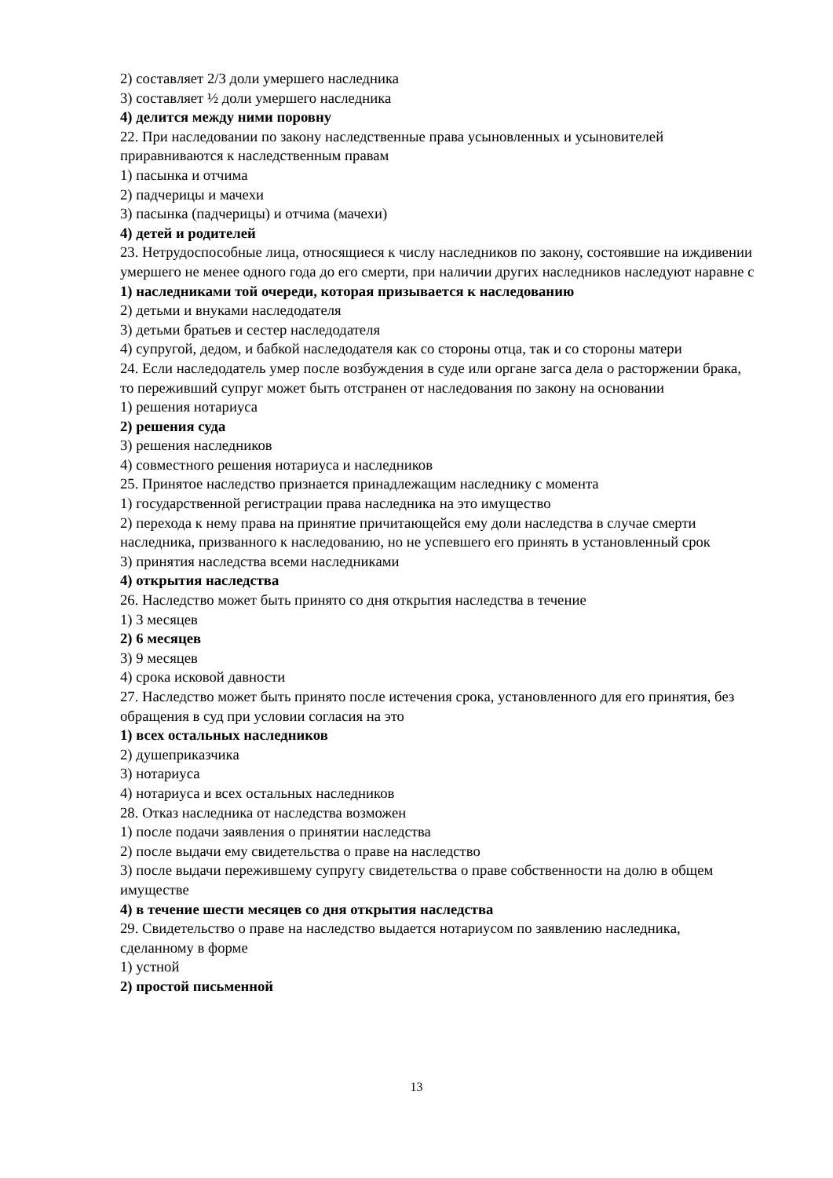2) составляет 2/3 доли умершего наследника
3) составляет ½ доли умершего наследника
4) делится между ними поровну
22. При наследовании по закону наследственные права усыновленных и усыновителей приравниваются к наследственным правам
1) пасынка и отчима
2) падчерицы и мачехи
3) пасынка (падчерицы) и отчима (мачехи)
4) детей и родителей
23. Нетрудоспособные лица, относящиеся к числу наследников по закону, состоявшие на иждивении умершего не менее одного года до его смерти, при наличии других наследников наследуют наравне с
1) наследниками той очереди, которая призывается к наследованию
2) детьми и внуками наследодателя
3) детьми братьев и сестер наследодателя
4) супругой, дедом, и бабкой наследодателя как со стороны отца, так и со стороны матери
24. Если наследодатель умер после возбуждения в суде или органе загса дела о расторжении брака, то переживший супруг может быть отстранен от наследования по закону на основании
1) решения нотариуса
2) решения суда
3) решения наследников
4) совместного решения нотариуса и наследников
25. Принятое наследство признается принадлежащим наследнику с момента
1) государственной регистрации права наследника на это имущество
2) перехода к нему права на принятие причитающейся ему доли наследства в случае смерти наследника, призванного к наследованию, но не успевшего его принять в установленный срок
3) принятия наследства всеми наследниками
4) открытия наследства
26. Наследство может быть принято со дня открытия наследства в течение
1) 3 месяцев
2) 6 месяцев
3) 9 месяцев
4) срока исковой давности
27. Наследство может быть принято после истечения срока, установленного для его принятия, без обращения в суд при условии согласия на это
1) всех остальных наследников
2) душеприказчика
3) нотариуса
4) нотариуса и всех остальных наследников
28. Отказ наследника от наследства возможен
1) после подачи заявления о принятии наследства
2) после выдачи ему свидетельства о праве на наследство
3) после выдачи пережившему супругу свидетельства о праве собственности на долю в общем имуществе
4) в течение шести месяцев со дня открытия наследства
29. Свидетельство о праве на наследство выдается нотариусом по заявлению наследника, сделанному в форме
1) устной
2) простой письменной
13